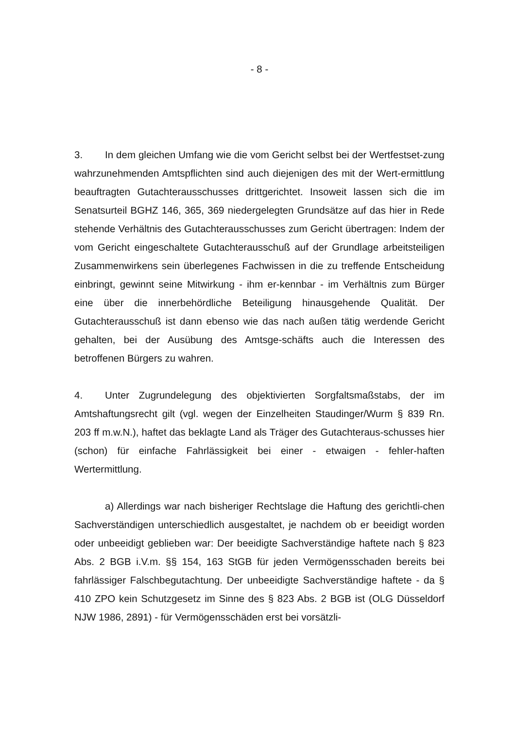- 8 -
3. In dem gleichen Umfang wie die vom Gericht selbst bei der Wertfestset-zung wahrzunehmenden Amtspflichten sind auch diejenigen des mit der Wert-ermittlung beauftragten Gutachterausschusses drittgerichtet. Insoweit lassen sich die im Senatsurteil BGHZ 146, 365, 369 niedergelegten Grundsätze auf das hier in Rede stehende Verhältnis des Gutachterausschusses zum Gericht übertragen: Indem der vom Gericht eingeschaltete Gutachterausschuß auf der Grundlage arbeitsteiligen Zusammenwirkens sein überlegenes Fachwissen in die zu treffende Entscheidung einbringt, gewinnt seine Mitwirkung - ihm er-kennbar - im Verhältnis zum Bürger eine über die innerbehördliche Beteiligung hinausgehende Qualität. Der Gutachterausschuß ist dann ebenso wie das nach außen tätig werdende Gericht gehalten, bei der Ausübung des Amtsge-schäfts auch die Interessen des betroffenen Bürgers zu wahren.
4. Unter Zugrundelegung des objektivierten Sorgfaltsmaßstabs, der im Amtshaftungsrecht gilt (vgl. wegen der Einzelheiten Staudinger/Wurm § 839 Rn. 203 ff m.w.N.), haftet das beklagte Land als Träger des Gutachteraus-schusses hier (schon) für einfache Fahrlässigkeit bei einer - etwaigen - fehler-haften Wertermittlung.
a) Allerdings war nach bisheriger Rechtslage die Haftung des gerichtli-chen Sachverständigen unterschiedlich ausgestaltet, je nachdem ob er beeidigt worden oder unbeeidigt geblieben war: Der beeidigte Sachverständige haftete nach § 823 Abs. 2 BGB i.V.m. §§ 154, 163 StGB für jeden Vermögensschaden bereits bei fahrlässiger Falschbegutachtung. Der unbeeidigte Sachverständige haftete - da § 410 ZPO kein Schutzgesetz im Sinne des § 823 Abs. 2 BGB ist (OLG Düsseldorf NJW 1986, 2891) - für Vermögensschäden erst bei vorsätzli-